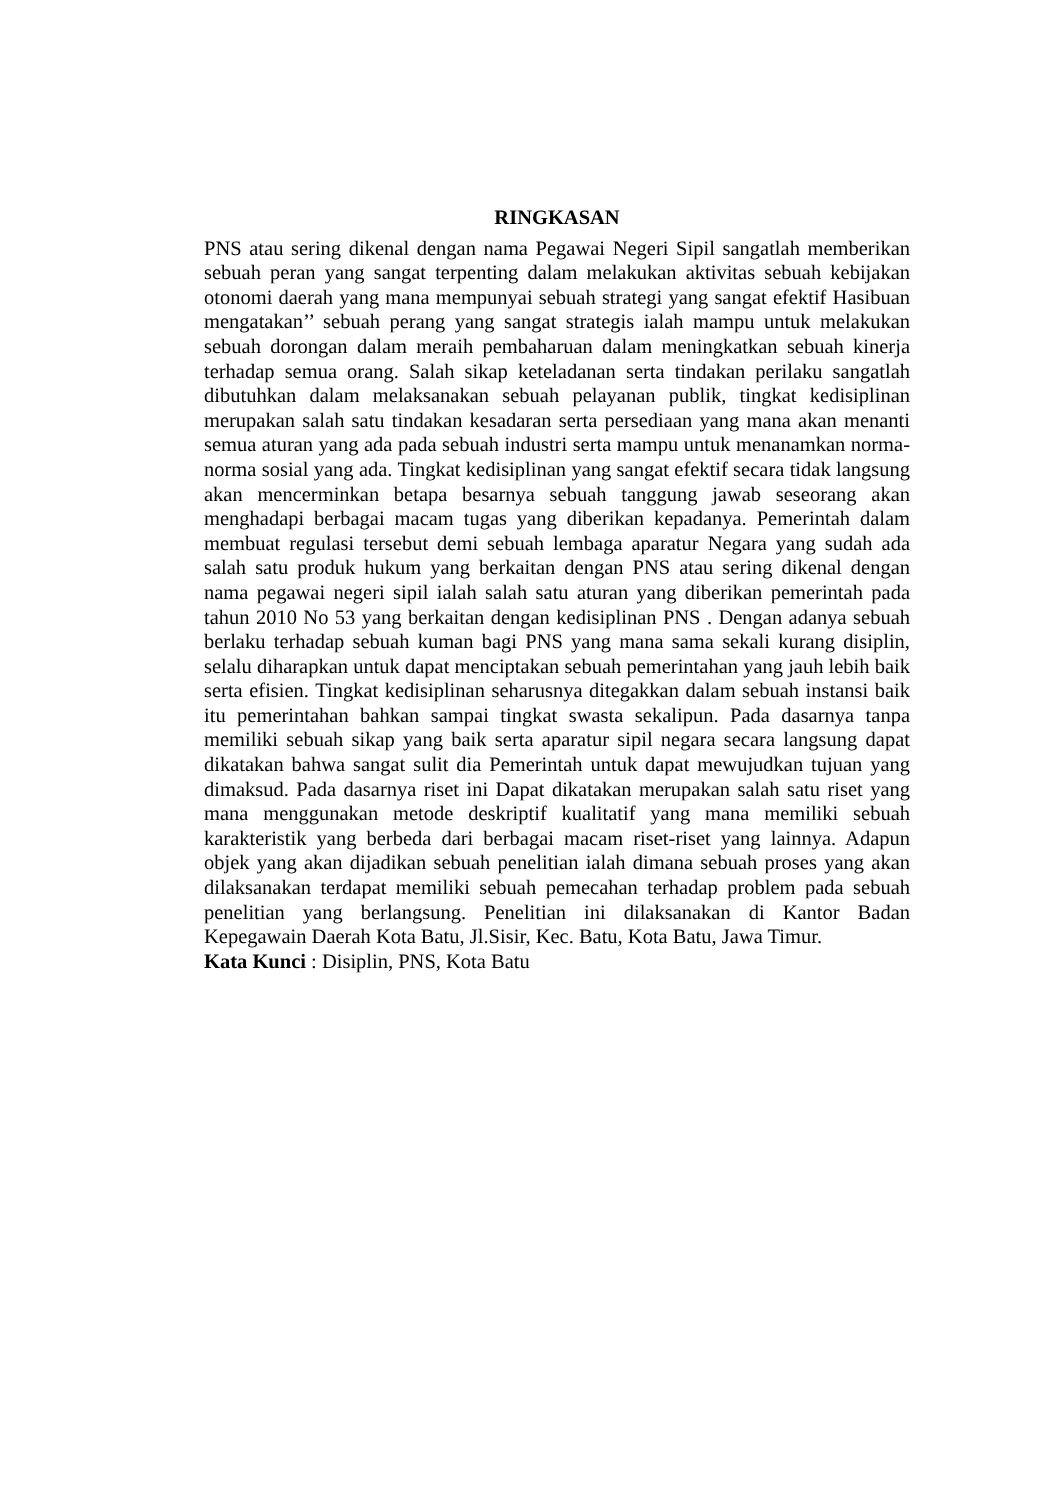RINGKASAN
PNS atau sering dikenal dengan nama Pegawai Negeri Sipil sangatlah memberikan sebuah peran yang sangat terpenting dalam melakukan aktivitas sebuah kebijakan otonomi daerah yang mana mempunyai sebuah strategi yang sangat efektif Hasibuan mengatakan’’ sebuah perang yang sangat strategis ialah mampu untuk melakukan sebuah dorongan dalam meraih pembaharuan dalam meningkatkan sebuah kinerja terhadap semua orang. Salah sikap keteladanan serta tindakan perilaku sangatlah dibutuhkan dalam melaksanakan sebuah pelayanan publik, tingkat kedisiplinan merupakan salah satu tindakan kesadaran serta persediaan yang mana akan menanti semua aturan yang ada pada sebuah industri serta mampu untuk menanamkan norma-norma sosial yang ada. Tingkat kedisiplinan yang sangat efektif secara tidak langsung akan mencerminkan betapa besarnya sebuah tanggung jawab seseorang akan menghadapi berbagai macam tugas yang diberikan kepadanya. Pemerintah dalam membuat regulasi tersebut demi sebuah lembaga aparatur Negara yang sudah ada salah satu produk hukum yang berkaitan dengan PNS atau sering dikenal dengan nama pegawai negeri sipil ialah salah satu aturan yang diberikan pemerintah pada tahun 2010 No 53 yang berkaitan dengan kedisiplinan PNS . Dengan adanya sebuah berlaku terhadap sebuah kuman bagi PNS yang mana sama sekali kurang disiplin, selalu diharapkan untuk dapat menciptakan sebuah pemerintahan yang jauh lebih baik serta efisien. Tingkat kedisiplinan seharusnya ditegakkan dalam sebuah instansi baik itu pemerintahan bahkan sampai tingkat swasta sekalipun. Pada dasarnya tanpa memiliki sebuah sikap yang baik serta aparatur sipil negara secara langsung dapat dikatakan bahwa sangat sulit dia Pemerintah untuk dapat mewujudkan tujuan yang dimaksud. Pada dasarnya riset ini Dapat dikatakan merupakan salah satu riset yang mana menggunakan metode deskriptif kualitatif yang mana memiliki sebuah karakteristik yang berbeda dari berbagai macam riset-riset yang lainnya. Adapun objek yang akan dijadikan sebuah penelitian ialah dimana sebuah proses yang akan dilaksanakan terdapat memiliki sebuah pemecahan terhadap problem pada sebuah penelitian yang berlangsung. Penelitian ini dilaksanakan di Kantor Badan Kepegawain Daerah Kota Batu, Jl.Sisir, Kec. Batu, Kota Batu, Jawa Timur.
Kata Kunci : Disiplin, PNS, Kota Batu